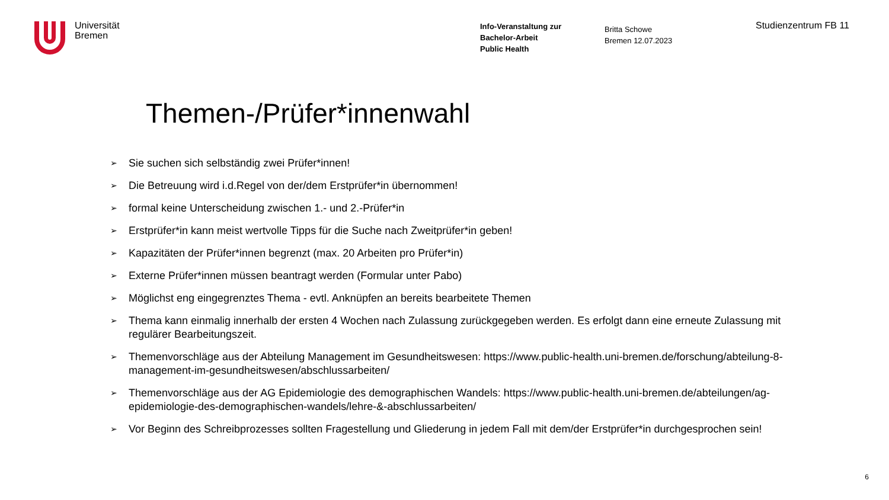Universität
Bremen
Info-Veranstaltung zur
Bachelor-Arbeit
Public Health
Britta Schowe
Bremen 12.07.2023
Studienzentrum FB 11
Themen-/Prüfer*innenwahl
➢ Sie suchen sich selbständig zwei Prüfer*innen!
➢ Die Betreuung wird i.d.Regel von der/dem Erstprüfer*in übernommen!
➢ formal keine Unterscheidung zwischen 1.- und 2.-Prüfer*in
➢ Erstprüfer*in kann meist wertvolle Tipps für die Suche nach Zweitprüfer*in geben!
➢ Kapazitäten der Prüfer*innen begrenzt (max. 20 Arbeiten pro Prüfer*in)
➢ Externe Prüfer*innen müssen beantragt werden (Formular unter Pabo)
➢ Möglichst eng eingegrenztes Thema - evtl. Anknüpfen an bereits bearbeitete Themen
➢ Thema kann einmalig innerhalb der ersten 4 Wochen nach Zulassung zurückgegeben werden. Es erfolgt dann eine erneute Zulassung mit regulärer Bearbeitungszeit.
➢ Themenvorschläge aus der Abteilung Management im Gesundheitswesen: https://www.public-health.uni-bremen.de/forschung/abteilung-8-management-im-gesundheitswesen/abschlussarbeiten/
➢ Themenvorschläge aus der AG Epidemiologie des demographischen Wandels: https://www.public-health.uni-bremen.de/abteilungen/ag-epidemiologie-des-demographischen-wandels/lehre-&-abschlussarbeiten/
➢ Vor Beginn des Schreibprozesses sollten Fragestellung und Gliederung in jedem Fall mit dem/der Erstprüfer*in durchgesprochen sein!
6